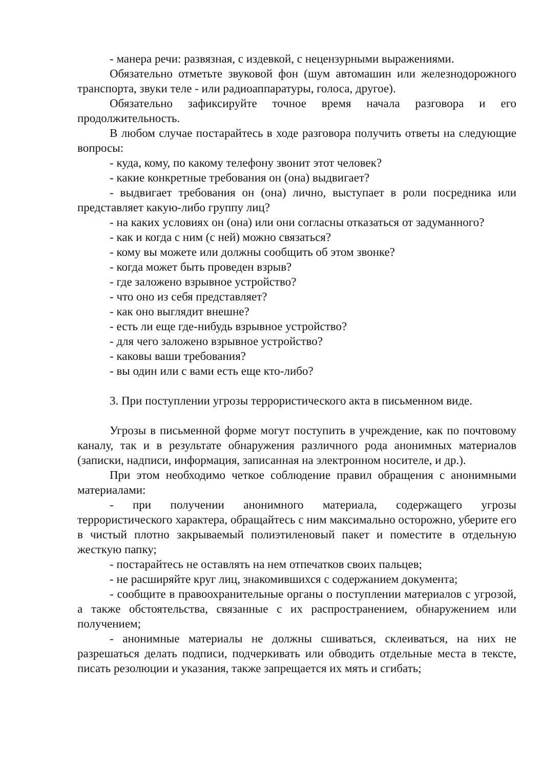- манера речи: развязная, с издевкой, с нецензурными выражениями.
Обязательно отметьте звуковой фон (шум автомашин или железнодорожного транспорта, звуки теле - или радиоаппаратуры, голоса, другое).
Обязательно зафиксируйте точное время начала разговора и его продолжительность.
В любом случае постарайтесь в ходе разговора получить ответы на следующие вопросы:
- куда, кому, по какому телефону звонит этот человек?
- какие конкретные требования он (она) выдвигает?
- выдвигает требования он (она) лично, выступает в роли посредника или представляет какую-либо группу лиц?
- на каких условиях он (она) или они согласны отказаться от задуманного?
- как и когда с ним (с ней) можно связаться?
- кому вы можете или должны сообщить об этом звонке?
- когда может быть проведен взрыв?
- где заложено взрывное устройство?
- что оно из себя представляет?
- как оно выглядит внешне?
- есть ли еще где-нибудь взрывное устройство?
- для чего заложено взрывное устройство?
- каковы ваши требования?
- вы один или с вами есть еще кто-либо?
3. При поступлении угрозы террористического акта в письменном виде.
Угрозы в письменной форме могут поступить в учреждение, как по почтовому каналу, так и в результате обнаружения различного рода анонимных материалов (записки, надписи, информация, записанная на электронном носителе, и др.).
При этом необходимо четкое соблюдение правил обращения с анонимными материалами:
- при получении анонимного материала, содержащего угрозы террористического характера, обращайтесь с ним максимально осторожно, уберите его в чистый плотно закрываемый полиэтиленовый пакет и поместите в отдельную жесткую папку;
- постарайтесь не оставлять на нем отпечатков своих пальцев;
- не расширяйте круг лиц, знакомившихся с содержанием документа;
- сообщите в правоохранительные органы о поступлении материалов с угрозой, а также обстоятельства, связанные с их распространением, обнаружением или получением;
- анонимные материалы не должны сшиваться, склеиваться, на них не разрешаться делать подписи, подчеркивать или обводить отдельные места в тексте, писать резолюции и указания, также запрещается их мять и сгибать;